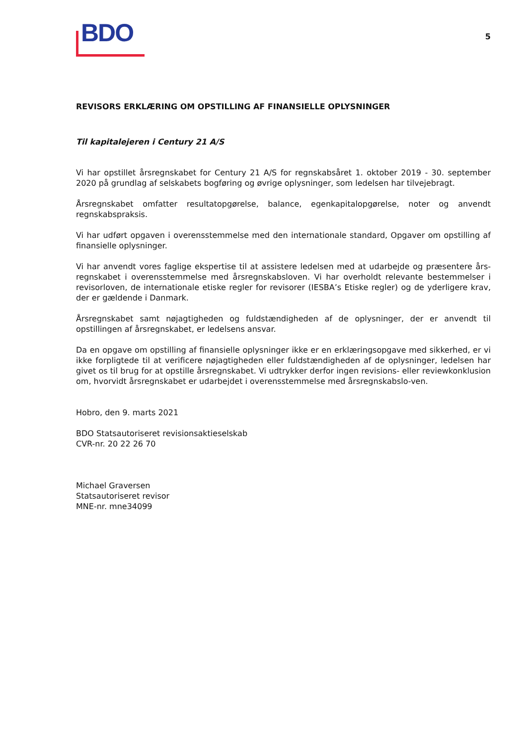BDO
5
REVISORS ERKLÆRING OM OPSTILLING AF FINANSIELLE OPLYSNINGER
Til kapitalejeren i Century 21 A/S
Vi har opstillet årsregnskabet for Century 21 A/S for regnskabsåret 1. oktober 2019 - 30. september 2020 på grundlag af selskabets bogføring og øvrige oplysninger, som ledelsen har tilvejebragt.
Årsregnskabet omfatter resultatopgørelse, balance, egenkapitalopgørelse, noter og anvendt regnskabspraksis.
Vi har udført opgaven i overensstemmelse med den internationale standard, Opgaver om opstilling af finansielle oplysninger.
Vi har anvendt vores faglige ekspertise til at assistere ledelsen med at udarbejde og præsentere års-regnskabet i overensstemmelse med årsregnskabsloven. Vi har overholdt relevante bestemmelser i revisorloven, de internationale etiske regler for revisorer (IESBA’s Etiske regler) og de yderligere krav, der er gældende i Danmark.
Årsregnskabet samt nøjagtigheden og fuldstændigheden af de oplysninger, der er anvendt til opstillingen af årsregnskabet, er ledelsens ansvar.
Da en opgave om opstilling af finansielle oplysninger ikke er en erklæringsopgave med sikkerhed, er vi ikke forpligtede til at verificere nøjagtigheden eller fuldstændigheden af de oplysninger, ledelsen har givet os til brug for at opstille årsregnskabet. Vi udtrykker derfor ingen revisions- eller reviewkonklusion om, hvorvidt årsregnskabet er udarbejdet i overensstemmelse med årsregnskabslo-ven.
Hobro, den 9. marts 2021
BDO Statsautoriseret revisionsaktieselskab
CVR-nr. 20 22 26 70
Michael Graversen
Statsautoriseret revisor
MNE-nr. mne34099